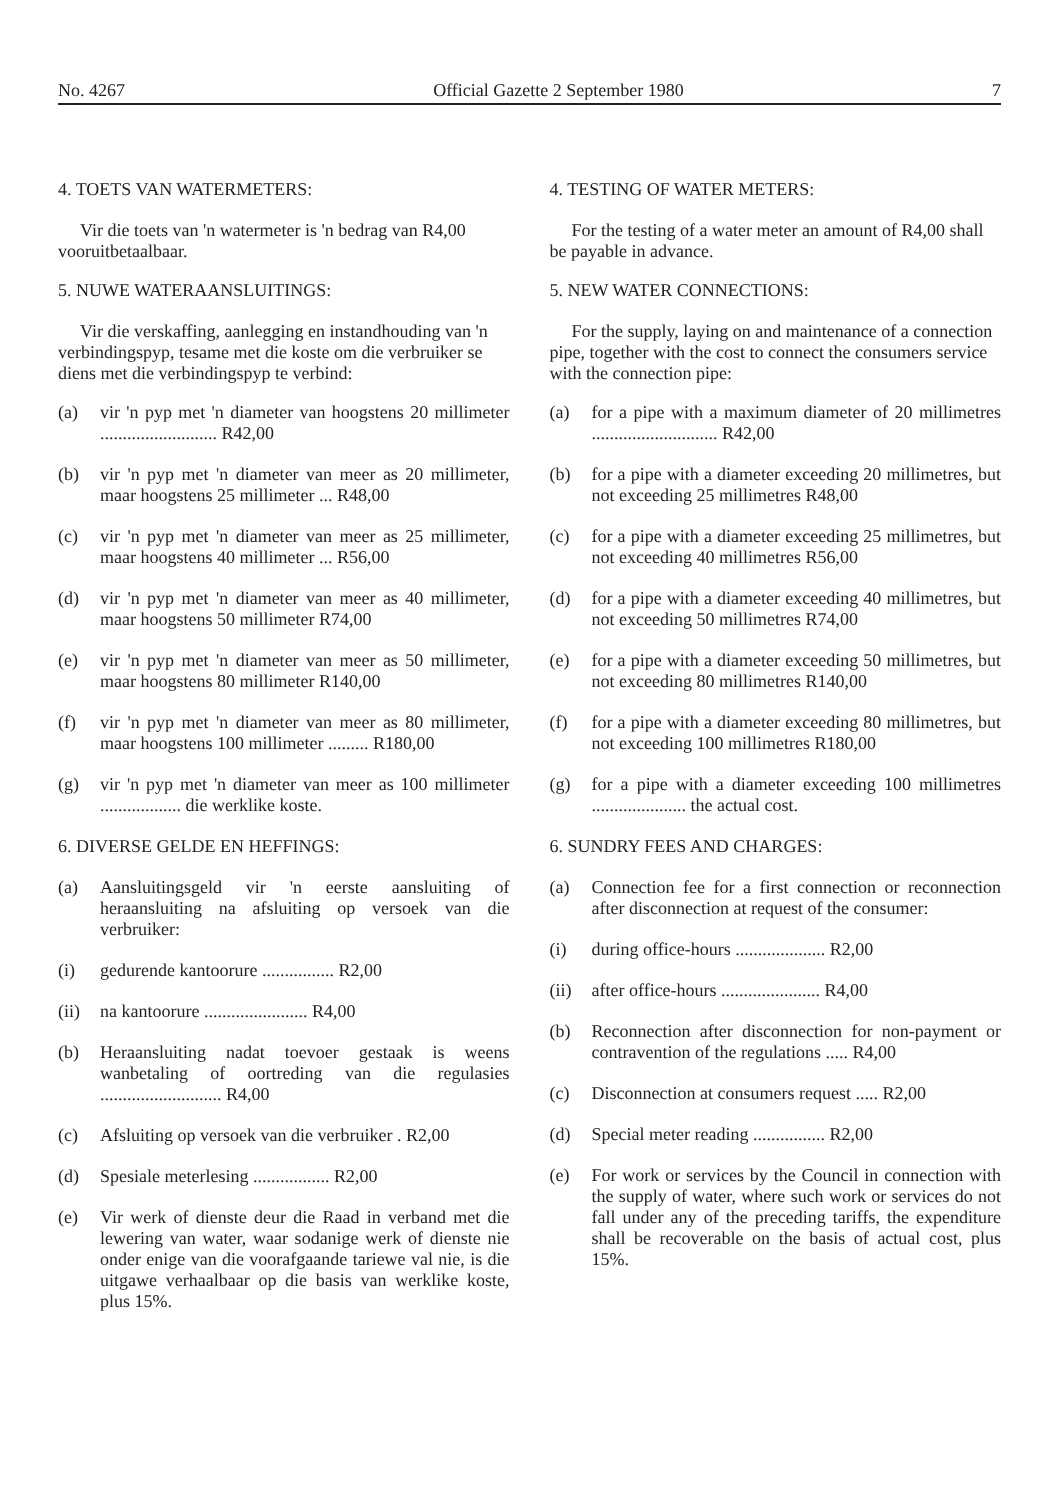No. 4267 Official Gazette 2 September 1980 7
4. TOETS VAN WATERMETERS:
Vir die toets van 'n watermeter is 'n bedrag van R4,00 vooruitbetaalbaar.
5. NUWE WATERAANSLUITINGS:
Vir die verskaffing, aanlegging en instandhouding van 'n verbindingspyp, tesame met die koste om die verbruiker se diens met die verbindingspyp te verbind:
(a) vir 'n pyp met 'n diameter van hoogstens 20 millimeter .......................... R42,00
(b) vir 'n pyp met 'n diameter van meer as 20 millimeter, maar hoogstens 25 millimeter ... R48,00
(c) vir 'n pyp met 'n diameter van meer as 25 millimeter, maar hoogstens 40 millimeter ... R56,00
(d) vir 'n pyp met 'n diameter van meer as 40 millimeter, maar hoogstens 50 millimeter R74,00
(e) vir 'n pyp met 'n diameter van meer as 50 millimeter, maar hoogstens 80 millimeter R140,00
(f) vir 'n pyp met 'n diameter van meer as 80 millimeter, maar hoogstens 100 millimeter ......... R180,00
(g) vir 'n pyp met 'n diameter van meer as 100 millimeter .................. die werklike koste.
6. DIVERSE GELDE EN HEFFINGS:
(a) Aansluitingsgeld vir 'n eerste aansluiting of heraansluiting na afsluiting op versoek van die verbruiker:
(i) gedurende kantoorure ................ R2,00
(ii) na kantoorure ....................... R4,00
(b) Heraansluiting nadat toevoer gestaak is weens wanbetaling of oortreding van die regulasies ........................... R4,00
(c) Afsluiting op versoek van die verbruiker . R2,00
(d) Spesiale meterlesing ................. R2,00
(e) Vir werk of dienste deur die Raad in verband met die lewering van water, waar sodanige werk of dienste nie onder enige van die voorafgaande tariewe val nie, is die uitgawe verhaalbaar op die basis van werklike koste, plus 15%.
4. TESTING OF WATER METERS:
For the testing of a water meter an amount of R4,00 shall be payable in advance.
5. NEW WATER CONNECTIONS:
For the supply, laying on and maintenance of a connection pipe, together with the cost to connect the consumers service with the connection pipe:
(a) for a pipe with a maximum diameter of 20 millimetres ............................ R42,00
(b) for a pipe with a diameter exceeding 20 millimetres, but not exceeding 25 millimetres R48,00
(c) for a pipe with a diameter exceeding 25 millimetres, but not exceeding 40 millimetres R56,00
(d) for a pipe with a diameter exceeding 40 millimetres, but not exceeding 50 millimetres R74,00
(e) for a pipe with a diameter exceeding 50 millimetres, but not exceeding 80 millimetres R140,00
(f) for a pipe with a diameter exceeding 80 millimetres, but not exceeding 100 millimetres R180,00
(g) for a pipe with a diameter exceeding 100 millimetres ..................... the actual cost.
6. SUNDRY FEES AND CHARGES:
(a) Connection fee for a first connection or reconnection after disconnection at request of the consumer:
(i) during office-hours .................... R2,00
(ii) after office-hours ...................... R4,00
(b) Reconnection after disconnection for non-payment or contravention of the regulations ..... R4,00
(c) Disconnection at consumers request ..... R2,00
(d) Special meter reading ................ R2,00
(e) For work or services by the Council in connection with the supply of water, where such work or services do not fall under any of the preceding tariffs, the expenditure shall be recoverable on the basis of actual cost, plus 15%.